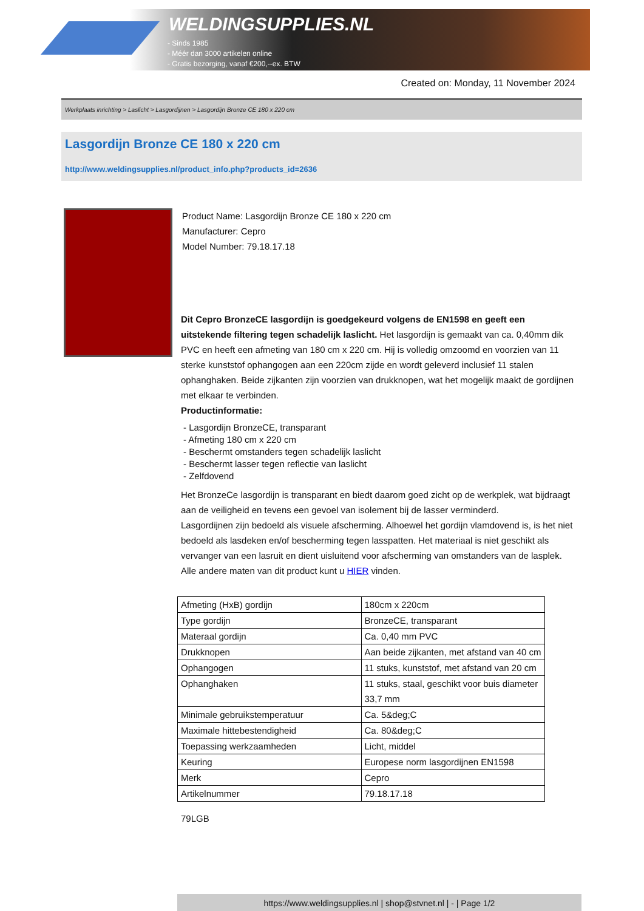WELDINGSUPPLIES.NL
- Sinds 1985
- Méér dan 3000 artikelen online
- Gratis bezorging, vanaf €200,--ex. BTW
Created on: Monday, 11 November 2024
Werkplaats inrichting > Laslicht > Lasgordijnen > Lasgordijn Bronze CE 180 x 220 cm
Lasgordijn Bronze CE 180 x 220 cm
http://www.weldingsupplies.nl/product_info.php?products_id=2636
Product Name: Lasgordijn Bronze CE 180 x 220 cm
Manufacturer: Cepro
Model Number: 79.18.17.18
Dit Cepro BronzeCE lasgordijn is goedgekeurd volgens de EN1598 en geeft een uitstekende filtering tegen schadelijk laslicht. Het lasgordijn is gemaakt van ca. 0,40mm dik PVC en heeft een afmeting van 180 cm x 220 cm. Hij is volledig omzoomd en voorzien van 11 sterke kunststof ophangogen aan een 220cm zijde en wordt geleverd inclusief 11 stalen ophanghaken. Beide zijkanten zijn voorzien van drukknopen, wat het mogelijk maakt de gordijnen met elkaar te verbinden.
Productinformatie:
- Lasgordijn BronzeCE, transparant
- Afmeting 180 cm x 220 cm
- Beschermt omstanders tegen schadelijk laslicht
- Beschermt lasser tegen reflectie van laslicht
- Zelfdovend
Het BronzeCe lasgordijn is transparant en biedt daarom goed zicht op de werkplek, wat bijdraagt aan de veiligheid en tevens een gevoel van isolement bij de lasser verminderd.
Lasgordijnen zijn bedoeld als visuele afscherming. Alhoewel het gordijn vlamdovend is, is het niet bedoeld als lasdeken en/of bescherming tegen lasspatten. Het materiaal is niet geschikt als vervanger van een lasruit en dient uisluitend voor afscherming van omstanders van de lasplek.
Alle andere maten van dit product kunt u HIER vinden.
| Afmeting (HxB) gordijn | 180cm x 220cm |
| Type gordijn | BronzeCE, transparant |
| Materaal gordijn | Ca. 0,40 mm PVC |
| Drukknopen | Aan beide zijkanten, met afstand van 40 cm |
| Ophangogen | 11 stuks, kunststof, met afstand van 20 cm |
| Ophanghaken | 11 stuks, staal, geschikt voor buis diameter 33,7 mm |
| Minimale gebruikstemperatuur | Ca. 5&deg;C |
| Maximale hittebestendigheid | Ca. 80&deg;C |
| Toepassing werkzaamheden | Licht, middel |
| Keuring | Europese norm lasgordijnen EN1598 |
| Merk | Cepro |
| Artikelnummer | 79.18.17.18 |
79LGB
https://www.weldingsupplies.nl | shop@stvnet.nl | - | Page 1/2